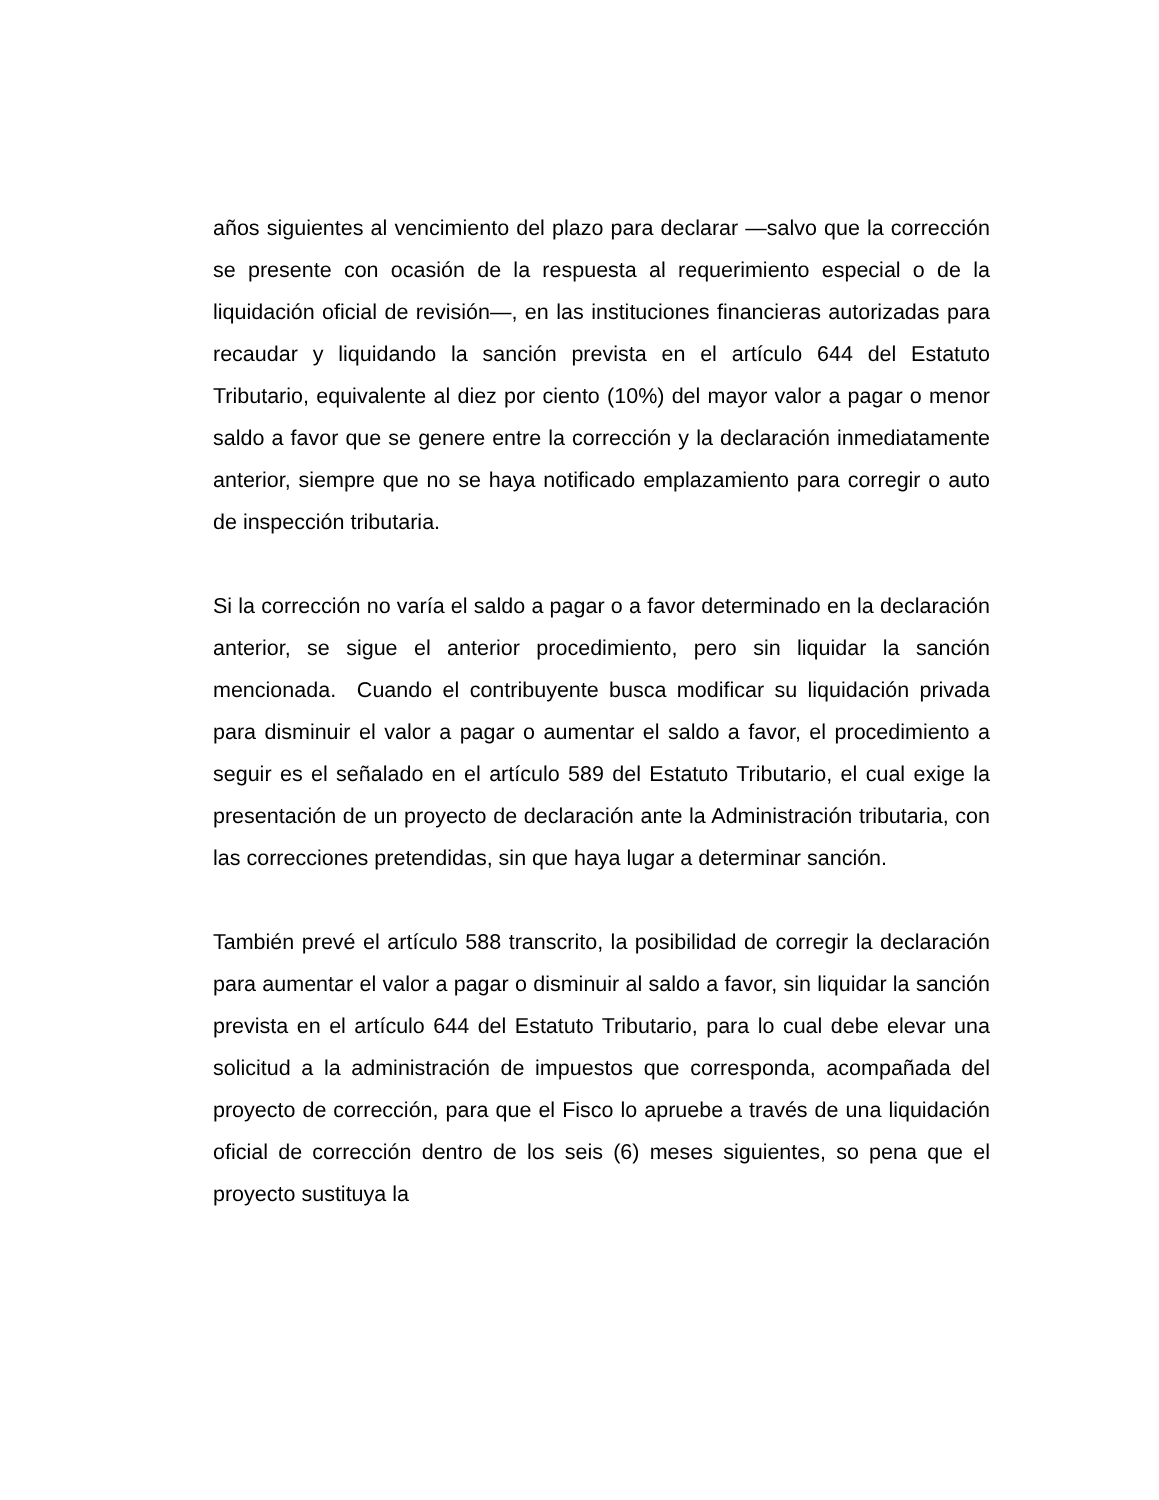años siguientes al vencimiento del plazo para declarar —salvo que la corrección se presente con ocasión de la respuesta al requerimiento especial o de la liquidación oficial de revisión—, en las instituciones financieras autorizadas para recaudar y liquidando la sanción prevista en el artículo 644 del Estatuto Tributario, equivalente al diez por ciento (10%) del mayor valor a pagar o menor saldo a favor que se genere entre la corrección y la declaración inmediatamente anterior, siempre que no se haya notificado emplazamiento para corregir o auto de inspección tributaria.
Si la corrección no varía el saldo a pagar o a favor determinado en la declaración anterior, se sigue el anterior procedimiento, pero sin liquidar la sanción mencionada. Cuando el contribuyente busca modificar su liquidación privada para disminuir el valor a pagar o aumentar el saldo a favor, el procedimiento a seguir es el señalado en el artículo 589 del Estatuto Tributario, el cual exige la presentación de un proyecto de declaración ante la Administración tributaria, con las correcciones pretendidas, sin que haya lugar a determinar sanción.
También prevé el artículo 588 transcrito, la posibilidad de corregir la declaración para aumentar el valor a pagar o disminuir al saldo a favor, sin liquidar la sanción prevista en el artículo 644 del Estatuto Tributario, para lo cual debe elevar una solicitud a la administración de impuestos que corresponda, acompañada del proyecto de corrección, para que el Fisco lo apruebe a través de una liquidación oficial de corrección dentro de los seis (6) meses siguientes, so pena que el proyecto sustituya la